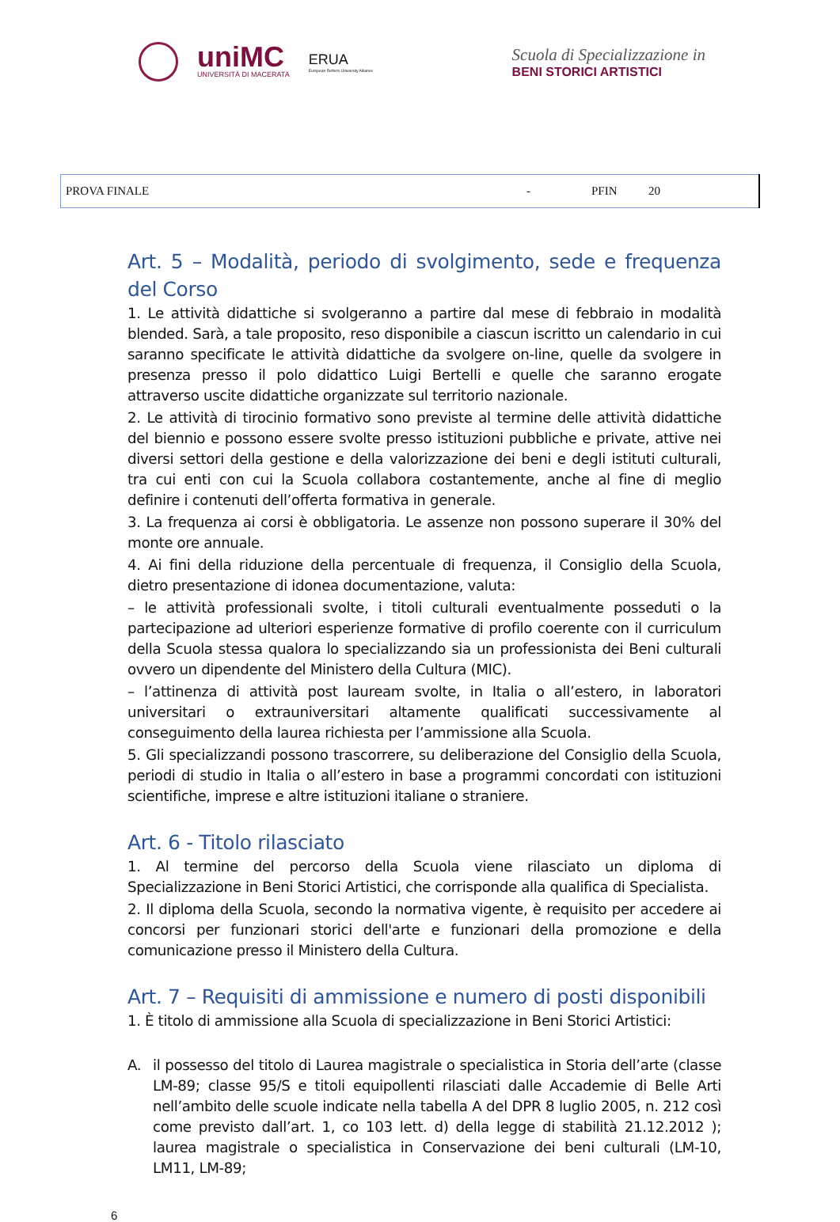uniMC
UNIVERSITÀ DI MACERATA
ERUA
European Reform University Alliance
Scuola di Specializzazione in
BENI STORICI ARTISTICI
| PROVA FINALE | - | PFIN | 20 |
Art. 5 – Modalità, periodo di svolgimento, sede e frequenza del Corso
1. Le attività didattiche si svolgeranno a partire dal mese di febbraio in modalità blended. Sarà, a tale proposito, reso disponibile a ciascun iscritto un calendario in cui saranno specificate le attività didattiche da svolgere on-line, quelle da svolgere in presenza presso il polo didattico Luigi Bertelli e quelle che saranno erogate attraverso uscite didattiche organizzate sul territorio nazionale.
2. Le attività di tirocinio formativo sono previste al termine delle attività didattiche del biennio e possono essere svolte presso istituzioni pubbliche e private, attive nei diversi settori della gestione e della valorizzazione dei beni e degli istituti culturali, tra cui enti con cui la Scuola collabora costantemente, anche al fine di meglio definire i contenuti dell’offerta formativa in generale.
3. La frequenza ai corsi è obbligatoria. Le assenze non possono superare il 30% del monte ore annuale.
4. Ai fini della riduzione della percentuale di frequenza, il Consiglio della Scuola, dietro presentazione di idonea documentazione, valuta:
– le attività professionali svolte, i titoli culturali eventualmente posseduti o la partecipazione ad ulteriori esperienze formative di profilo coerente con il curriculum della Scuola stessa qualora lo specializzando sia un professionista dei Beni culturali ovvero un dipendente del Ministero della Cultura (MIC).
– l’attinenza di attività post lauream svolte, in Italia o all’estero, in laboratori universitari o extrauniversitari altamente qualificati successivamente al conseguimento della laurea richiesta per l’ammissione alla Scuola.
5. Gli specializzandi possono trascorrere, su deliberazione del Consiglio della Scuola, periodi di studio in Italia o all’estero in base a programmi concordati con istituzioni scientifiche, imprese e altre istituzioni italiane o straniere.
Art. 6 - Titolo rilasciato
1. Al termine del percorso della Scuola viene rilasciato un diploma di Specializzazione in Beni Storici Artistici, che corrisponde alla qualifica di Specialista.
2. Il diploma della Scuola, secondo la normativa vigente, è requisito per accedere ai concorsi per funzionari storici dell'arte e funzionari della promozione e della comunicazione presso il Ministero della Cultura.
Art. 7 – Requisiti di ammissione e numero di posti disponibili
1. È titolo di ammissione alla Scuola di specializzazione in Beni Storici Artistici:
A. il possesso del titolo di Laurea magistrale o specialistica in Storia dell’arte (classe LM-89; classe 95/S e titoli equipollenti rilasciati dalle Accademie di Belle Arti nell’ambito delle scuole indicate nella tabella A del DPR 8 luglio 2005, n. 212 così come previsto dall’art. 1, co 103 lett. d) della legge di stabilità 21.12.2012 ); laurea magistrale o specialistica in Conservazione dei beni culturali (LM-10, LM11, LM-89;
6